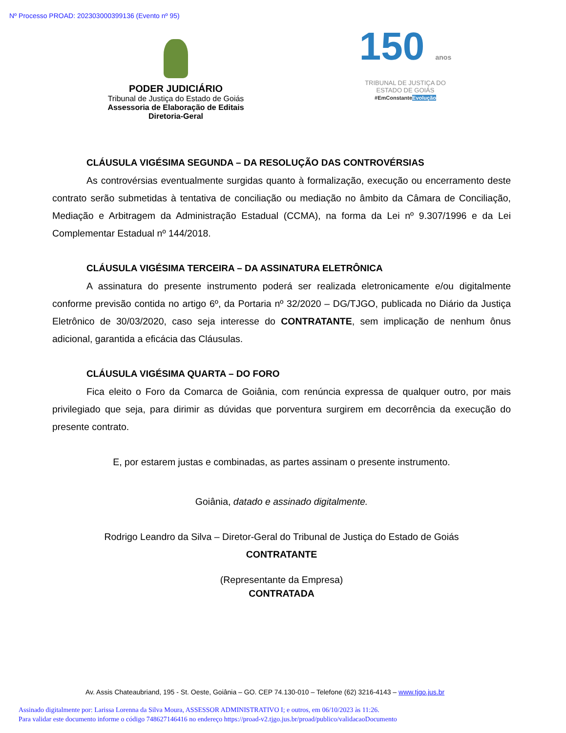Nº Processo PROAD: 202303000399136 (Evento nº 95)
PODER JUDICIÁRIO
Tribunal de Justiça do Estado de Goiás
Assessoria de Elaboração de Editais
Diretoria-Geral
150 anos
TRIBUNAL DE JUSTIÇA DO
ESTADO DE GOIÁS
#EmConstanteEvolução
CLÁUSULA VIGÉSIMA SEGUNDA – DA RESOLUÇÃO DAS CONTROVÉRSIAS
As controvérsias eventualmente surgidas quanto à formalização, execução ou encerramento deste contrato serão submetidas à tentativa de conciliação ou mediação no âmbito da Câmara de Conciliação, Mediação e Arbitragem da Administração Estadual (CCMA), na forma da Lei nº 9.307/1996 e da Lei Complementar Estadual nº 144/2018.
CLÁUSULA VIGÉSIMA TERCEIRA – DA ASSINATURA ELETRÔNICA
A assinatura do presente instrumento poderá ser realizada eletronicamente e/ou digitalmente conforme previsão contida no artigo 6º, da Portaria nº 32/2020 – DG/TJGO, publicada no Diário da Justiça Eletrônico de 30/03/2020, caso seja interesse do CONTRATANTE, sem implicação de nenhum ônus adicional, garantida a eficácia das Cláusulas.
CLÁUSULA VIGÉSIMA QUARTA – DO FORO
Fica eleito o Foro da Comarca de Goiânia, com renúncia expressa de qualquer outro, por mais privilegiado que seja, para dirimir as dúvidas que porventura surgirem em decorrência da execução do presente contrato.
E, por estarem justas e combinadas, as partes assinam o presente instrumento.
Goiânia, datado e assinado digitalmente.
Rodrigo Leandro da Silva – Diretor-Geral do Tribunal de Justiça do Estado de Goiás
CONTRATANTE
(Representante da Empresa)
CONTRATADA
Av. Assis Chateaubriand, 195 - St. Oeste, Goiânia – GO. CEP 74.130-010 – Telefone (62) 3216-4143 – www.tjgo.jus.br
Assinado digitalmente por: Larissa Lorenna da Silva Moura, ASSESSOR ADMINISTRATIVO I; e outros, em 06/10/2023 às 11:26.
Para validar este documento informe o código 748627146416 no endereço https://proad-v2.tjgo.jus.br/proad/publico/validacaoDocumento